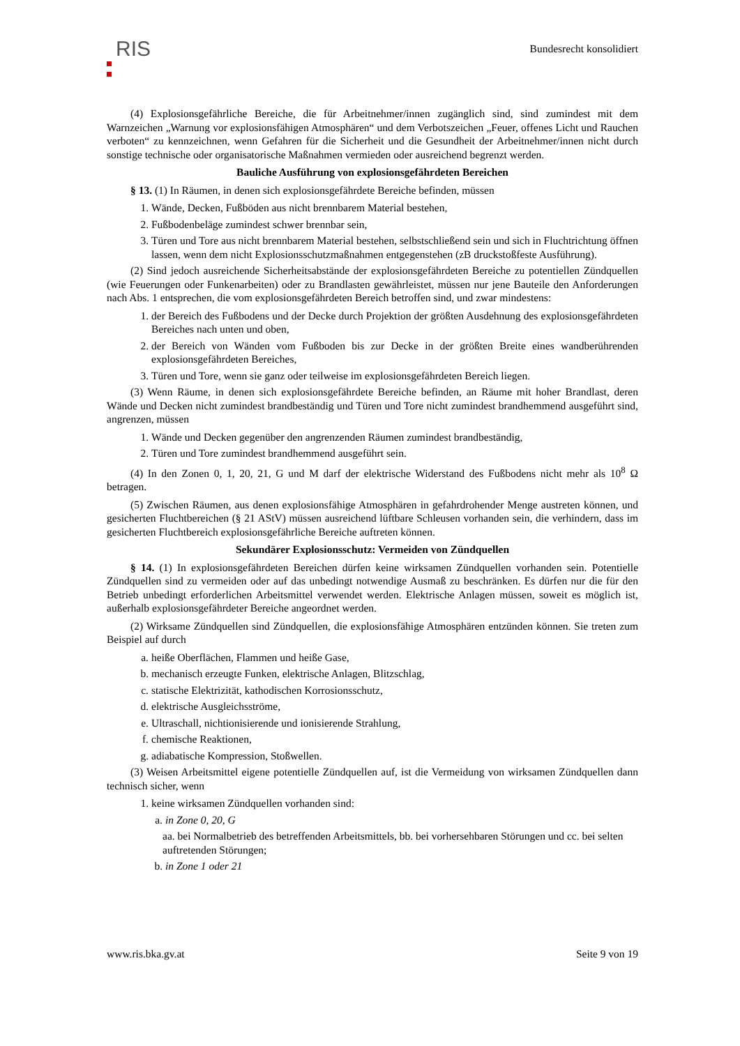RIS
Bundesrecht konsolidiert
(4) Explosionsgefährliche Bereiche, die für Arbeitnehmer/innen zugänglich sind, sind zumindest mit dem Warnzeichen „Warnung vor explosionsfähigen Atmosphären“ und dem Verbotszeichen „Feuer, offenes Licht und Rauchen verboten“ zu kennzeichnen, wenn Gefahren für die Sicherheit und die Gesundheit der Arbeitnehmer/innen nicht durch sonstige technische oder organisatorische Maßnahmen vermieden oder ausreichend begrenzt werden.
Bauliche Ausführung von explosionsgefährdeten Bereichen
§ 13. (1) In Räumen, in denen sich explosionsgefährdete Bereiche befinden, müssen
1. Wände, Decken, Fußböden aus nicht brennbarem Material bestehen,
2. Fußbodenbeläge zumindest schwer brennbar sein,
3. Türen und Tore aus nicht brennbarem Material bestehen, selbstschließend sein und sich in Fluchtrichtung öffnen lassen, wenn dem nicht Explosionsschutzmaßnahmen entgegenstehen (zB druckstoßfeste Ausführung).
(2) Sind jedoch ausreichende Sicherheitsabstände der explosionsgefährdeten Bereiche zu potentiellen Zündquellen (wie Feuerungen oder Funkenarbeiten) oder zu Brandlasten gewährleistet, müssen nur jene Bauteile den Anforderungen nach Abs. 1 entsprechen, die vom explosionsgefährdeten Bereich betroffen sind, und zwar mindestens:
1. der Bereich des Fußbodens und der Decke durch Projektion der größten Ausdehnung des explosionsgefährdeten Bereiches nach unten und oben,
2. der Bereich von Wänden vom Fußboden bis zur Decke in der größten Breite eines wandberührenden explosionsgefährdeten Bereiches,
3. Türen und Tore, wenn sie ganz oder teilweise im explosionsgefährdeten Bereich liegen.
(3) Wenn Räume, in denen sich explosionsgefährdete Bereiche befinden, an Räume mit hoher Brandlast, deren Wände und Decken nicht zumindest brandbeständig und Türen und Tore nicht zumindest brandhemmend ausgeführt sind, angrenzen, müssen
1. Wände und Decken gegenüber den angrenzenden Räumen zumindest brandbeständig,
2. Türen und Tore zumindest brandhemmend ausgeführt sein.
(4) In den Zonen 0, 1, 20, 21, G und M darf der elektrische Widerstand des Fußbodens nicht mehr als 10<sup>8</sup> Ω betragen.
(5) Zwischen Räumen, aus denen explosionsfähige Atmosphären in gefahrdrohender Menge austreten können, und gesicherten Fluchtbereichen (§ 21 AStV) müssen ausreichend lüftbare Schleusen vorhanden sein, die verhindern, dass im gesicherten Fluchtbereich explosionsgefährliche Bereiche auftreten können.
Sekundärer Explosionsschutz: Vermeiden von Zündquellen
§ 14. (1) In explosionsgefährdeten Bereichen dürfen keine wirksamen Zündquellen vorhanden sein. Potentielle Zündquellen sind zu vermeiden oder auf das unbedingt notwendige Ausmaß zu beschränken. Es dürfen nur die für den Betrieb unbedingt erforderlichen Arbeitsmittel verwendet werden. Elektrische Anlagen müssen, soweit es möglich ist, außerhalb explosionsgefährdeter Bereiche angeordnet werden.
(2) Wirksame Zündquellen sind Zündquellen, die explosionsfähige Atmosphären entzünden können. Sie treten zum Beispiel auf durch
a. heiße Oberflächen, Flammen und heiße Gase,
b. mechanisch erzeugte Funken, elektrische Anlagen, Blitzschlag,
c. statische Elektrizität, kathodischen Korrosionsschutz,
d. elektrische Ausgleichsströme,
e. Ultraschall, nichtionisierende und ionisierende Strahlung,
f. chemische Reaktionen,
g. adiabatische Kompression, Stoßwellen.
(3) Weisen Arbeitsmittel eigene potentielle Zündquellen auf, ist die Vermeidung von wirksamen Zündquellen dann technisch sicher, wenn
1. keine wirksamen Zündquellen vorhanden sind:
a. in Zone 0, 20, G
aa. bei Normalbetrieb des betreffenden Arbeitsmittels, bb. bei vorhersehbaren Störungen und cc. bei selten auftretenden Störungen;
b. in Zone 1 oder 21
www.ris.bka.gv.at Seite 9 von 19